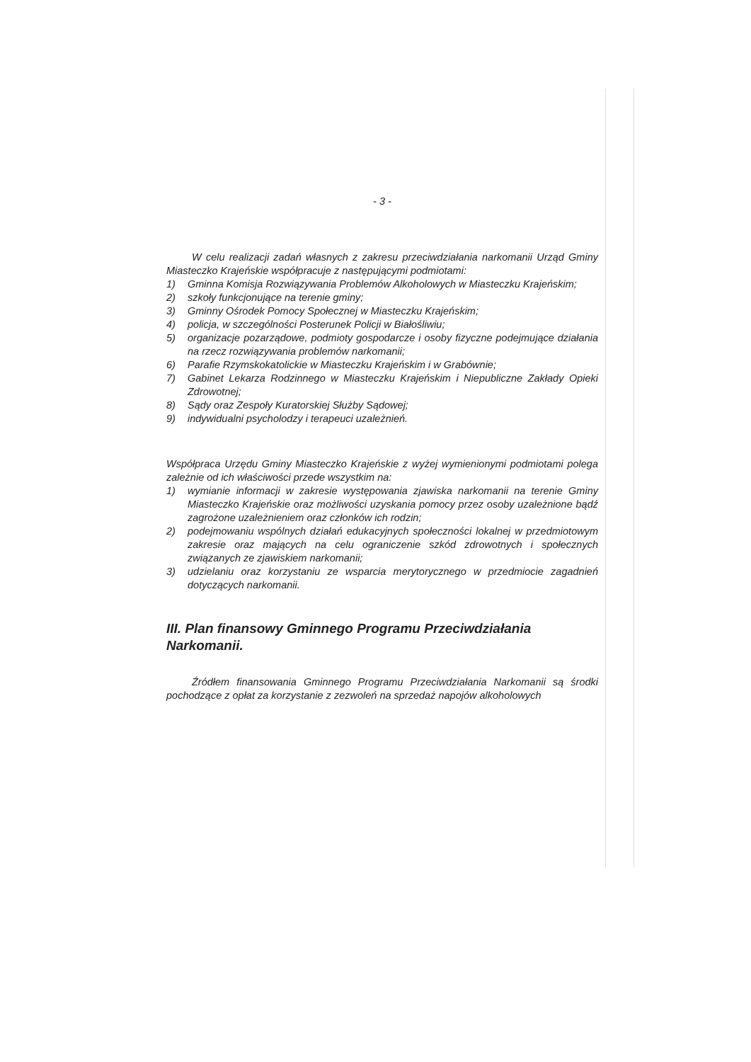- 3 -
W celu realizacji zadań własnych z zakresu przeciwdziałania narkomanii Urząd Gminy Miasteczko Krajeńskie współpracuje z następującymi podmiotami:
1) Gminna Komisja Rozwiązywania Problemów Alkoholowych w Miasteczku Krajeńskim;
2) szkoły funkcjonujące na terenie gminy;
3) Gminny Ośrodek Pomocy Społecznej w Miasteczku Krajeńskim;
4) policja, w szczególności Posterunek Policji w Białośliwiu;
5) organizacje pozarządowe, podmioty gospodarcze i osoby fizyczne podejmujące działania na rzecz rozwiązywania problemów narkomanii;
6) Parafie Rzymskokatolickie w Miasteczku Krajeńskim i w Grabównie;
7) Gabinet Lekarza Rodzinnego w Miasteczku Krajeńskim i Niepubliczne Zakłady Opieki Zdrowotnej;
8) Sądy oraz Zespoły Kuratorskiej Służby Sądowej;
9) indywidualni psycholodzy i terapeuci uzależnień.
Współpraca Urzędu Gminy Miasteczko Krajeńskie z wyżej wymienionymi podmiotami polega zależnie od ich właściwości przede wszystkim na:
1) wymianie informacji w zakresie występowania zjawiska narkomanii na terenie Gminy Miasteczko Krajeńskie oraz możliwości uzyskania pomocy przez osoby uzależnione bądź zagrożone uzależnieniem oraz członków ich rodzin;
2) podejmowaniu wspólnych działań edukacyjnych społeczności lokalnej w przedmiotowym zakresie oraz mających na celu ograniczenie szkód zdrowotnych i społecznych związanych ze zjawiskiem narkomanii;
3) udzielaniu oraz korzystaniu ze wsparcia merytorycznego w przedmiocie zagadnień dotyczących narkomanii.
III. Plan finansowy Gminnego Programu Przeciwdziałania Narkomanii.
Źródłem finansowania Gminnego Programu Przeciwdziałania Narkomanii są środki pochodzące z opłat za korzystanie z zezwoleń na sprzedaż napojów alkoholowych